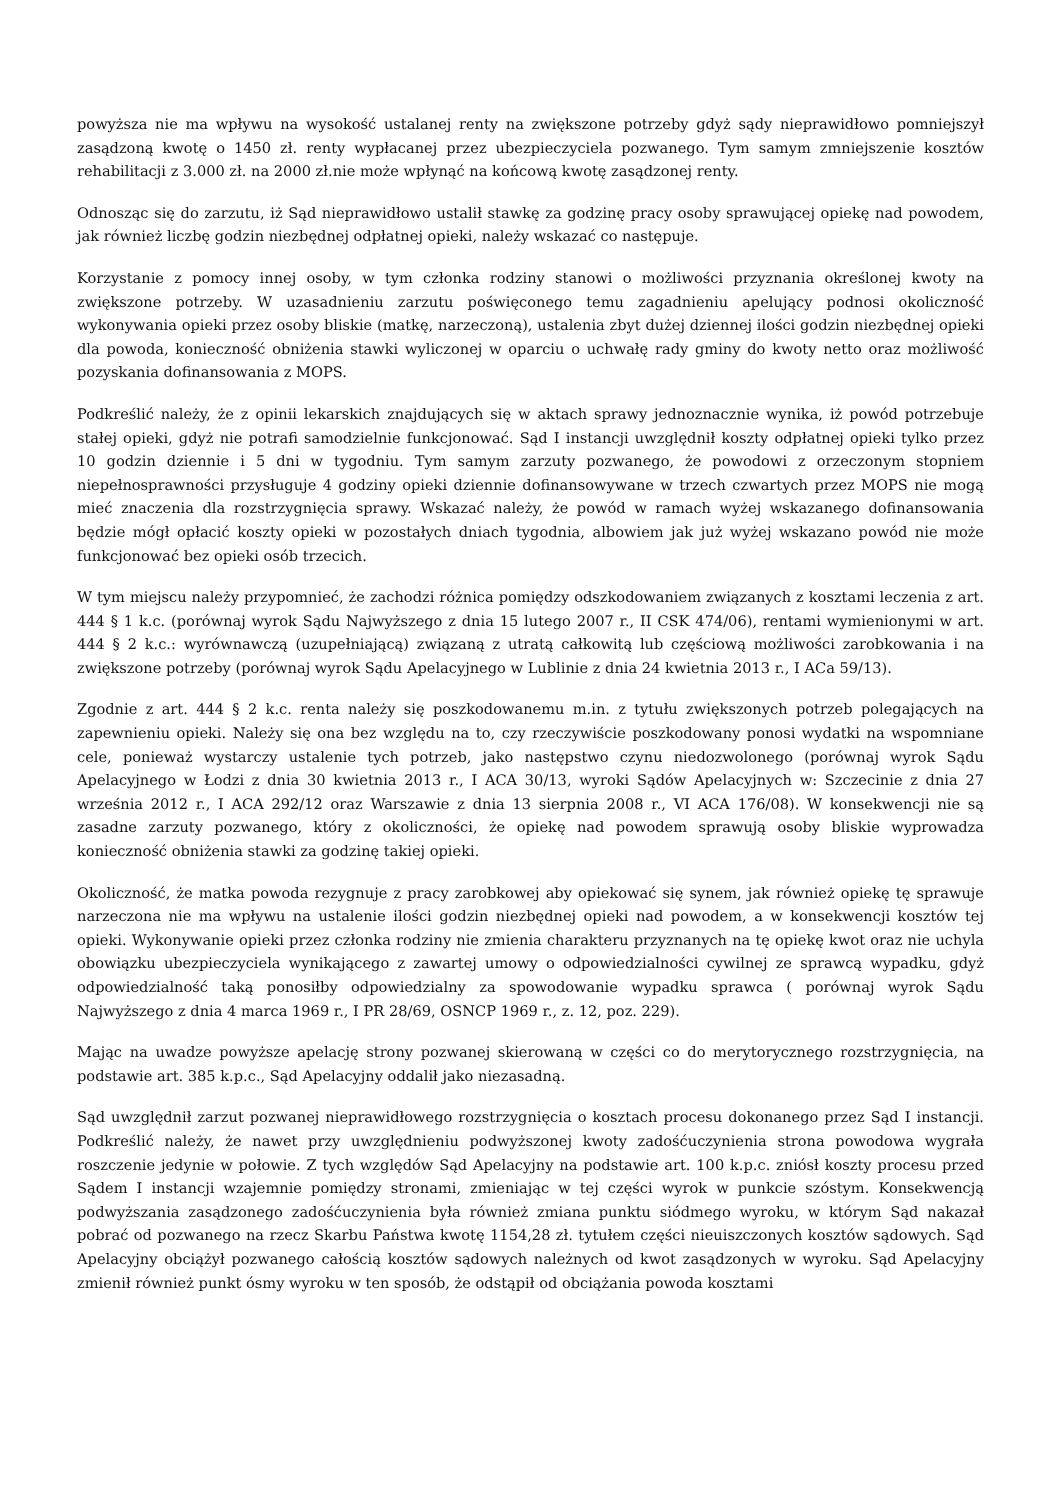powyższa nie ma wpływu na wysokość ustalanej renty na zwiększone potrzeby gdyż sądy nieprawidłowo pomniejszył zasądzoną kwotę o 1450 zł. renty wypłacanej przez ubezpieczyciela pozwanego. Tym samym zmniejszenie kosztów rehabilitacji z 3.000 zł. na 2000 zł.nie może wpłynąć na końcową kwotę zasądzonej renty.
Odnosząc się do zarzutu, iż Sąd nieprawidłowo ustalił stawkę za godzinę pracy osoby sprawującej opiekę nad powodem, jak również liczbę godzin niezbędnej odpłatnej opieki, należy wskazać co następuje.
Korzystanie z pomocy innej osoby, w tym członka rodziny stanowi o możliwości przyznania określonej kwoty na zwiększone potrzeby. W uzasadnieniu zarzutu poświęconego temu zagadnieniu apelujący podnosi okoliczność wykonywania opieki przez osoby bliskie (matkę, narzeczoną), ustalenia zbyt dużej dziennej ilości godzin niezbędnej opieki dla powoda, konieczność obniżenia stawki wyliczonej w oparciu o uchwałę rady gminy do kwoty netto oraz możliwość pozyskania dofinansowania z MOPS.
Podkreślić należy, że z opinii lekarskich znajdujących się w aktach sprawy jednoznacznie wynika, iż powód potrzebuje stałej opieki, gdyż nie potrafi samodzielnie funkcjonować. Sąd I instancji uwzględnił koszty odpłatnej opieki tylko przez 10 godzin dziennie i 5 dni w tygodniu. Tym samym zarzuty pozwanego, że powodowi z orzeczonym stopniem niepełnosprawności przysługuje 4 godziny opieki dziennie dofinansowywane w trzech czwartych przez MOPS nie mogą mieć znaczenia dla rozstrzygnięcia sprawy. Wskazać należy, że powód w ramach wyżej wskazanego dofinansowania będzie mógł opłacić koszty opieki w pozostałych dniach tygodnia, albowiem jak już wyżej wskazano powód nie może funkcjonować bez opieki osób trzecich.
W tym miejscu należy przypomnieć, że zachodzi różnica pomiędzy odszkodowaniem związanych z kosztami leczenia z art. 444 § 1 k.c. (porównaj wyrok Sądu Najwyższego z dnia 15 lutego 2007 r., II CSK 474/06), rentami wymienionymi w art. 444 § 2 k.c.: wyrównawczą (uzupełniającą) związaną z utratą całkowitą lub częściową możliwości zarobkowania i na zwiększone potrzeby (porównaj wyrok Sądu Apelacyjnego w Lublinie z dnia 24 kwietnia 2013 r., I ACa 59/13).
Zgodnie z art. 444 § 2 k.c. renta należy się poszkodowanemu m.in. z tytułu zwiększonych potrzeb polegających na zapewnieniu opieki. Należy się ona bez względu na to, czy rzeczywiście poszkodowany ponosi wydatki na wspomniane cele, ponieważ wystarczy ustalenie tych potrzeb, jako następstwo czynu niedozwolonego (porównaj wyrok Sądu Apelacyjnego w Łodzi z dnia 30 kwietnia 2013 r., I ACA 30/13, wyroki Sądów Apelacyjnych w: Szczecinie z dnia 27 września 2012 r., I ACA 292/12 oraz Warszawie z dnia 13 sierpnia 2008 r., VI ACA 176/08). W konsekwencji nie są zasadne zarzuty pozwanego, który z okoliczności, że opiekę nad powodem sprawują osoby bliskie wyprowadza konieczność obniżenia stawki za godzinę takiej opieki.
Okoliczność, że matka powoda rezygnuje z pracy zarobkowej aby opiekować się synem, jak również opiekę tę sprawuje narzeczona nie ma wpływu na ustalenie ilości godzin niezbędnej opieki nad powodem, a w konsekwencji kosztów tej opieki. Wykonywanie opieki przez członka rodziny nie zmienia charakteru przyznanych na tę opiekę kwot oraz nie uchyla obowiązku ubezpieczyciela wynikającego z zawartej umowy o odpowiedzialności cywilnej ze sprawcą wypadku, gdyż odpowiedzialność taką ponosiłby odpowiedzialny za spowodowanie wypadku sprawca ( porównaj wyrok Sądu Najwyższego z dnia 4 marca 1969 r., I PR 28/69, OSNCP 1969 r., z. 12, poz. 229).
Mając na uwadze powyższe apelację strony pozwanej skierowaną w części co do merytorycznego rozstrzygnięcia, na podstawie art. 385 k.p.c., Sąd Apelacyjny oddalił jako niezasadną.
Sąd uwzględnił zarzut pozwanej nieprawidłowego rozstrzygnięcia o kosztach procesu dokonanego przez Sąd I instancji. Podkreślić należy, że nawet przy uwzględnieniu podwyższonej kwoty zadośćuczynienia strona powodowa wygrała roszczenie jedynie w połowie. Z tych względów Sąd Apelacyjny na podstawie art. 100 k.p.c. zniósł koszty procesu przed Sądem I instancji wzajemnie pomiędzy stronami, zmieniając w tej części wyrok w punkcie szóstym. Konsekwencją podwyższania zasądzonego zadośćuczynienia była również zmiana punktu siódmego wyroku, w którym Sąd nakazał pobrać od pozwanego na rzecz Skarbu Państwa kwotę 1154,28 zł. tytułem części nieuiszczonych kosztów sądowych. Sąd Apelacyjny obciążył pozwanego całością kosztów sądowych należnych od kwot zasądzonych w wyroku. Sąd Apelacyjny zmienił również punkt ósmy wyroku w ten sposób, że odstąpił od obciążania powoda kosztami